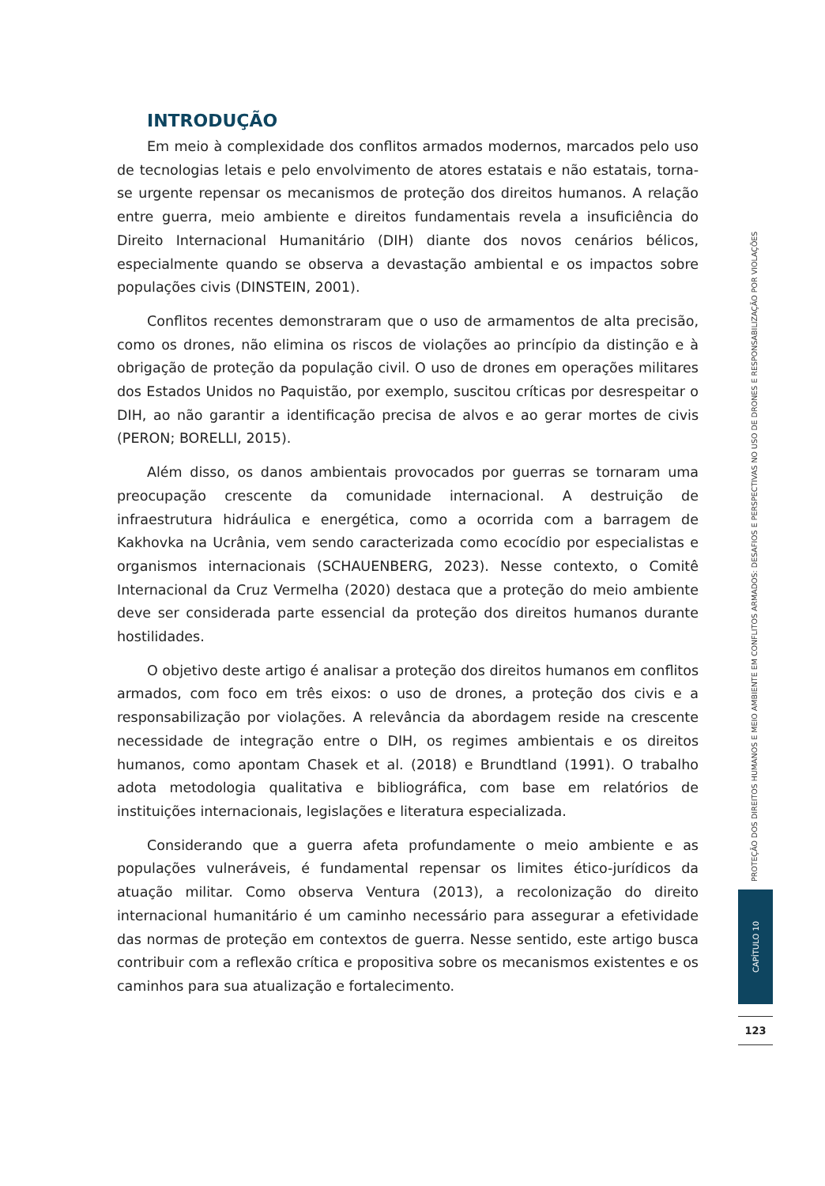INTRODUÇÃO
Em meio à complexidade dos conflitos armados modernos, marcados pelo uso de tecnologias letais e pelo envolvimento de atores estatais e não estatais, torna-se urgente repensar os mecanismos de proteção dos direitos humanos. A relação entre guerra, meio ambiente e direitos fundamentais revela a insuficiência do Direito Internacional Humanitário (DIH) diante dos novos cenários bélicos, especialmente quando se observa a devastação ambiental e os impactos sobre populações civis (DINSTEIN, 2001).
Conflitos recentes demonstraram que o uso de armamentos de alta precisão, como os drones, não elimina os riscos de violações ao princípio da distinção e à obrigação de proteção da população civil. O uso de drones em operações militares dos Estados Unidos no Paquistão, por exemplo, suscitou críticas por desrespeitar o DIH, ao não garantir a identificação precisa de alvos e ao gerar mortes de civis (PERON; BORELLI, 2015).
Além disso, os danos ambientais provocados por guerras se tornaram uma preocupação crescente da comunidade internacional. A destruição de infraestrutura hidráulica e energética, como a ocorrida com a barragem de Kakhovka na Ucrânia, vem sendo caracterizada como ecocídio por especialistas e organismos internacionais (SCHAUENBERG, 2023). Nesse contexto, o Comitê Internacional da Cruz Vermelha (2020) destaca que a proteção do meio ambiente deve ser considerada parte essencial da proteção dos direitos humanos durante hostilidades.
O objetivo deste artigo é analisar a proteção dos direitos humanos em conflitos armados, com foco em três eixos: o uso de drones, a proteção dos civis e a responsabilização por violações. A relevância da abordagem reside na crescente necessidade de integração entre o DIH, os regimes ambientais e os direitos humanos, como apontam Chasek et al. (2018) e Brundtland (1991). O trabalho adota metodologia qualitativa e bibliográfica, com base em relatórios de instituições internacionais, legislações e literatura especializada.
Considerando que a guerra afeta profundamente o meio ambiente e as populações vulneráveis, é fundamental repensar os limites ético-jurídicos da atuação militar. Como observa Ventura (2013), a recolonização do direito internacional humanitário é um caminho necessário para assegurar a efetividade das normas de proteção em contextos de guerra. Nesse sentido, este artigo busca contribuir com a reflexão crítica e propositiva sobre os mecanismos existentes e os caminhos para sua atualização e fortalecimento.
PROTEÇÃO DOS DIREITOS HUMANOS E MEIO AMBIENTE EM CONFLITOS ARMADOS: DESAFIOS E PERSPECTIVAS NO USO DE DRONES E RESPONSABILIZAÇÃO POR VIOLAÇÕES
CAPÍTULO 10
123